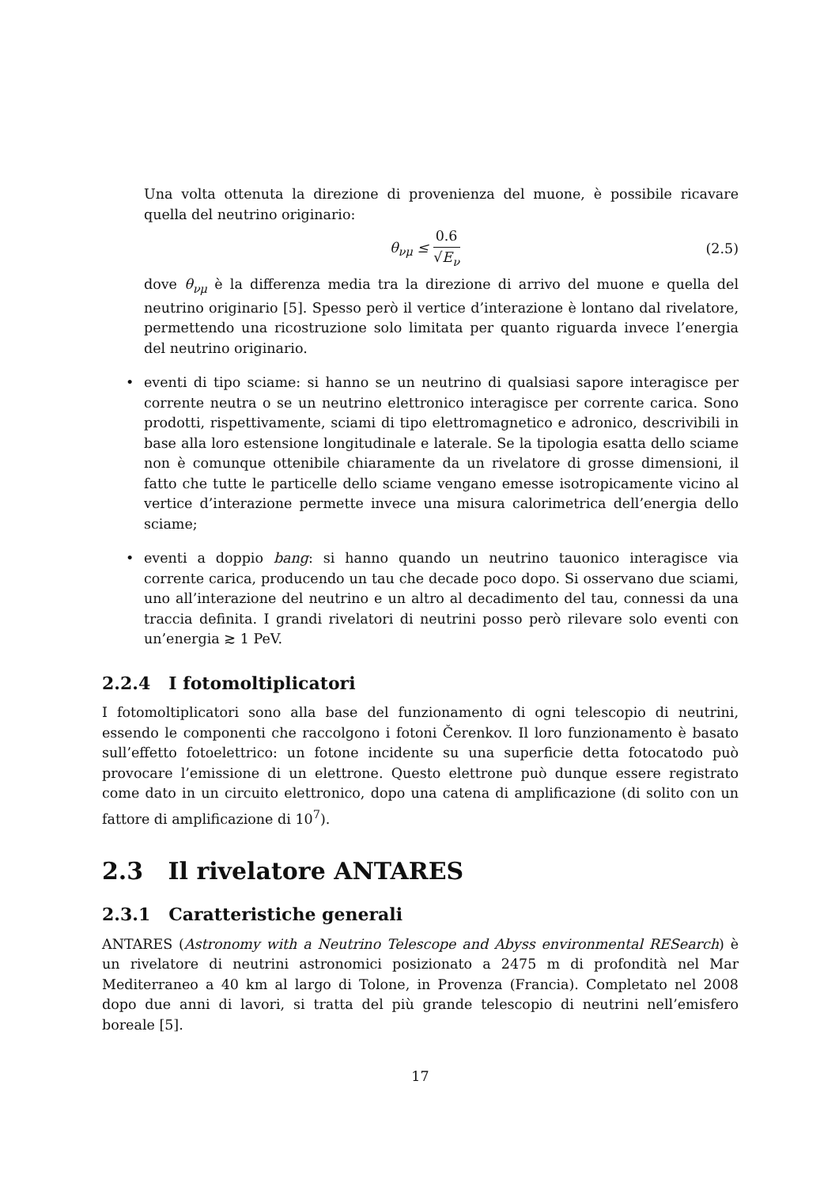Una volta ottenuta la direzione di provenienza del muone, è possibile ricavare quella del neutrino originario:
θ<sub>νμ</sub> ≤ 0.6 √E<sub>ν</sub> (2.5)
dove θ<sub>νμ</sub> è la differenza media tra la direzione di arrivo del muone e quella del neutrino originario [5]. Spesso però il vertice d’interazione è lontano dal rivelatore, permettendo una ricostruzione solo limitata per quanto riguarda invece l’energia del neutrino originario.
• eventi di tipo sciame: si hanno se un neutrino di qualsiasi sapore interagisce per corrente neutra o se un neutrino elettronico interagisce per corrente carica. Sono prodotti, rispettivamente, sciami di tipo elettromagnetico e adronico, descrivibili in base alla loro estensione longitudinale e laterale. Se la tipologia esatta dello sciame non è comunque ottenibile chiaramente da un rivelatore di grosse dimensioni, il fatto che tutte le particelle dello sciame vengano emesse isotropicamente vicino al vertice d’interazione permette invece una misura calorimetrica dell’energia dello sciame;
• eventi a doppio bang: si hanno quando un neutrino tauonico interagisce via corrente carica, producendo un tau che decade poco dopo. Si osservano due sciami, uno all’interazione del neutrino e un altro al decadimento del tau, connessi da una traccia definita. I grandi rivelatori di neutrini posso però rilevare solo eventi con un’energia ≳ 1 PeV.
2.2.4 I fotomoltiplicatori
I fotomoltiplicatori sono alla base del funzionamento di ogni telescopio di neutrini, essendo le componenti che raccolgono i fotoni Čerenkov. Il loro funzionamento è basato sull’effetto fotoelettrico: un fotone incidente su una superficie detta fotocatodo può provocare l’emissione di un elettrone. Questo elettrone può dunque essere registrato come dato in un circuito elettronico, dopo una catena di amplificazione (di solito con un fattore di amplificazione di 10<sup>7</sup>).
2.3 Il rivelatore ANTARES
2.3.1 Caratteristiche generali
ANTARES (Astronomy with a Neutrino Telescope and Abyss environmental RESearch) è un rivelatore di neutrini astronomici posizionato a 2475 m di profondità nel Mar Mediterraneo a 40 km al largo di Tolone, in Provenza (Francia). Completato nel 2008 dopo due anni di lavori, si tratta del più grande telescopio di neutrini nell’emisfero boreale [5].
17